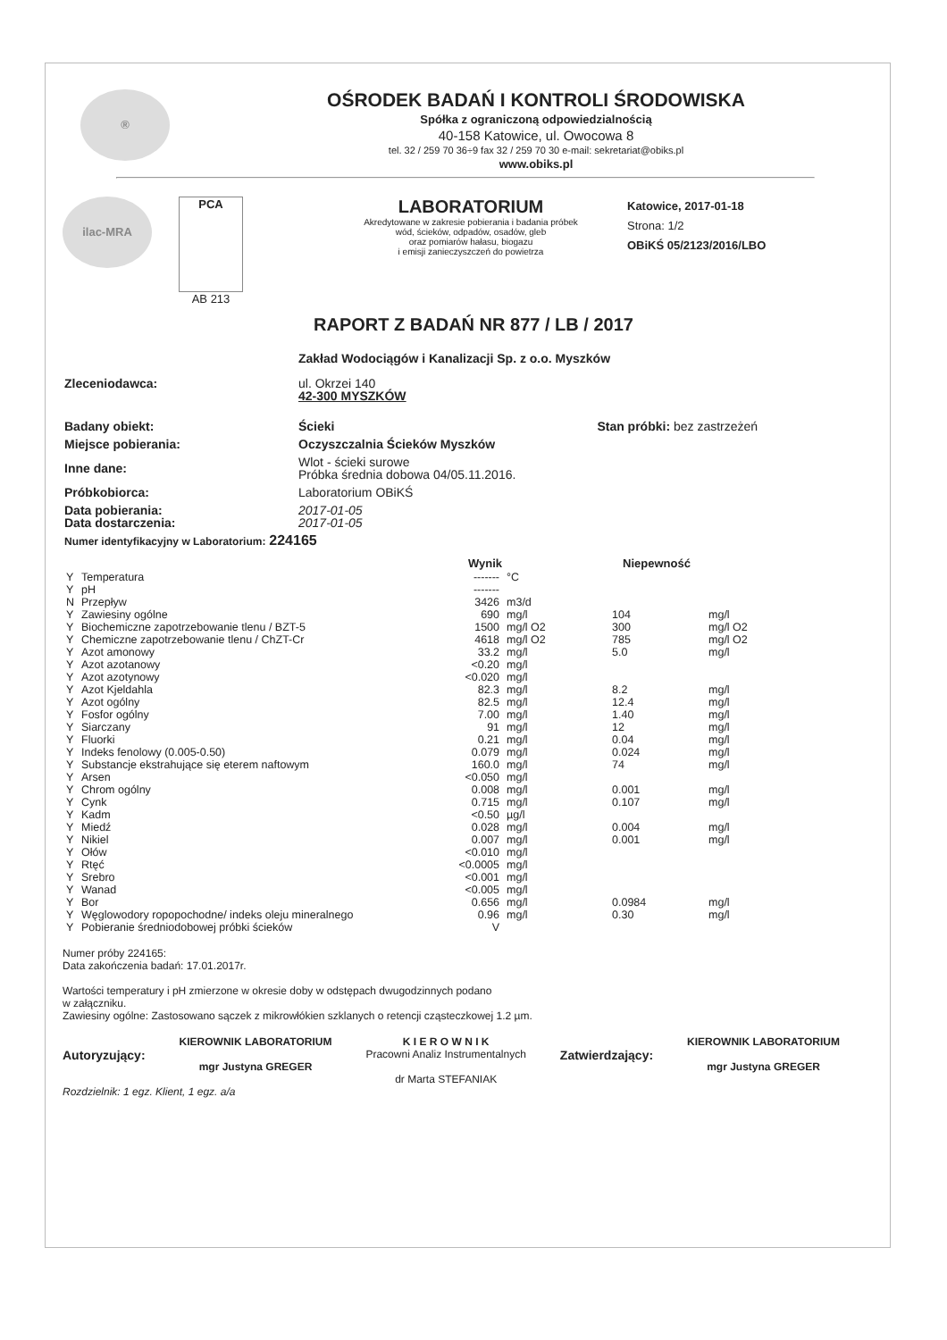®
OŚRODEK BADAŃ I KONTROLI ŚRODOWISKA
Spółka z ograniczoną odpowiedzialnością
40-158 Katowice, ul. Owocowa 8
tel. 32 / 259 70 36÷9 fax 32 / 259 70 30 e-mail: sekretariat@obiks.pl
www.obiks.pl
ilac-MRA
PCA
AB 213
LABORATORIUM
Akredytowane w zakresie pobierania i badania próbek
wód, ścieków, odpadów, osadów, gleb
oraz pomiarów hałasu, biogazu
i emisji zanieczyszczeń do powietrza
Katowice, 2017-01-18
Strona: 1/2
OBiKŚ 05/2123/2016/LBO
RAPORT Z BADAŃ NR 877 / LB / 2017
| Zleceniodawca: | Zakład Wodociągów i Kanalizacji Sp. z o.o. Myszków ul. Okrzei 140 42-300 MYSZKÓW |
| Badany obiekt: | Ścieki Stan próbki: bez zastrzeżeń |
| Miejsce pobierania: | Oczyszczalnia Ścieków Myszków |
| Inne dane: | Wlot - ścieki surowe Próbka średnia dobowa 04/05.11.2016. |
| Próbkobiorca: | Laboratorium OBiKŚ |
| Data pobierania: Data dostarczenia: | 2017-01-05 2017-01-05 |
| Numer identyfikacyjny w Laboratorium: 224165 | |
| | | Wynik | | Niepewność | |
| --- | --- | --- | --- | --- | --- |
| Y | Temperatura | ------- | °C | | |
| Y | pH | ------- | | | |
| N | Przepływ | 3426 | m3/d | | |
| Y | Zawiesiny ogólne | 690 | mg/l | 104 | mg/l |
| Y | Biochemiczne zapotrzebowanie tlenu / BZT-5 | 1500 | mg/l O2 | 300 | mg/l O2 |
| Y | Chemiczne zapotrzebowanie tlenu / ChZT-Cr | 4618 | mg/l O2 | 785 | mg/l O2 |
| Y | Azot amonowy | 33.2 | mg/l | 5.0 | mg/l |
| Y | Azot azotanowy | <0.20 | mg/l | | |
| Y | Azot azotynowy | <0.020 | mg/l | | |
| Y | Azot Kjeldahla | 82.3 | mg/l | 8.2 | mg/l |
| Y | Azot ogólny | 82.5 | mg/l | 12.4 | mg/l |
| Y | Fosfor ogólny | 7.00 | mg/l | 1.40 | mg/l |
| Y | Siarczany | 91 | mg/l | 12 | mg/l |
| Y | Fluorki | 0.21 | mg/l | 0.04 | mg/l |
| Y | Indeks fenolowy (0.005-0.50) | 0.079 | mg/l | 0.024 | mg/l |
| Y | Substancje ekstrahujące się eterem naftowym | 160.0 | mg/l | 74 | mg/l |
| Y | Arsen | <0.050 | mg/l | | |
| Y | Chrom ogólny | 0.008 | mg/l | 0.001 | mg/l |
| Y | Cynk | 0.715 | mg/l | 0.107 | mg/l |
| Y | Kadm | <0.50 | µg/l | | |
| Y | Miedź | 0.028 | mg/l | 0.004 | mg/l |
| Y | Nikiel | 0.007 | mg/l | 0.001 | mg/l |
| Y | Ołów | <0.010 | mg/l | | |
| Y | Rtęć | <0.0005 | mg/l | | |
| Y | Srebro | <0.001 | mg/l | | |
| Y | Wanad | <0.005 | mg/l | | |
| Y | Bor | 0.656 | mg/l | 0.0984 | mg/l |
| Y | Węglowodory ropopochodne/ indeks oleju mineralnego | 0.96 | mg/l | 0.30 | mg/l |
| Y | Pobieranie średniodobowej próbki ścieków | V | | | |
Numer próby 224165:
Data zakończenia badań: 17.01.2017r.
Wartości temperatury i pH zmierzone w okresie doby w odstępach dwugodzinnych podano
w załączniku.
Zawiesiny ogólne: Zastosowano sączek z mikrowłókien szklanych o retencji cząsteczkowej 1.2 µm.
Autoryzujący:
KIEROWNIK LABORATORIUM
mgr Justyna GREGER
K I E R O W N I K
Pracowni Analiz Instrumentalnych
dr Marta STEFANIAK
Zatwierdzający:
KIEROWNIK LABORATORIUM
mgr Justyna GREGER
Rozdzielnik: 1 egz. Klient, 1 egz. a/a